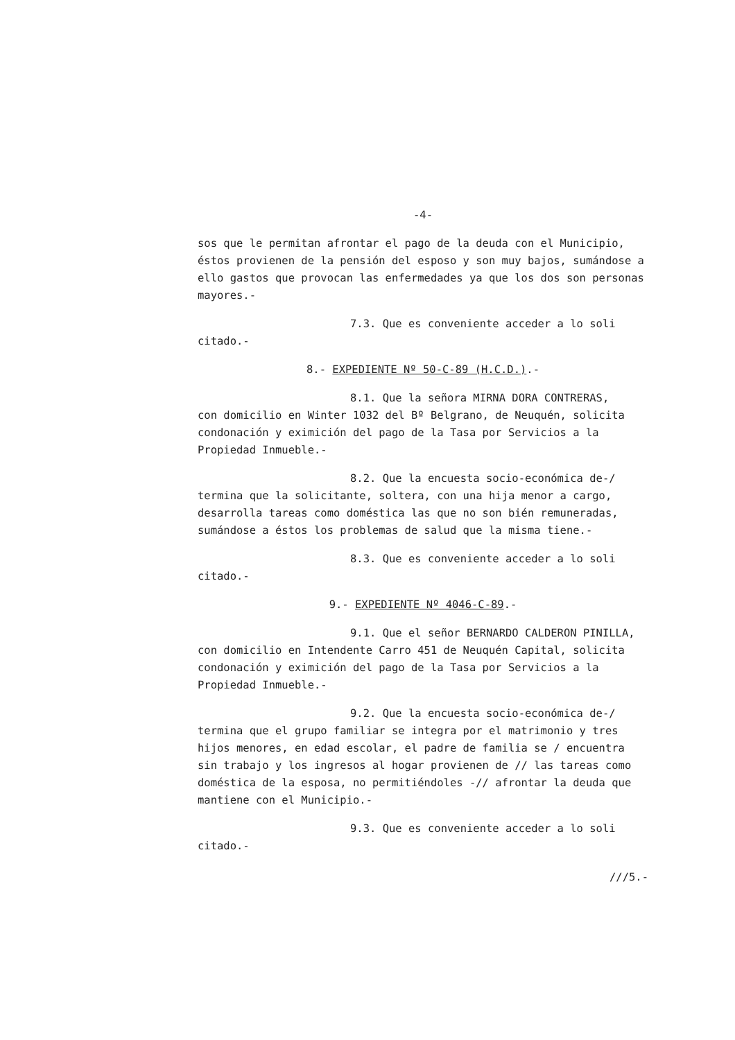-4-
sos que le permitan afrontar el pago de la deuda con el Municipio, éstos provienen de la pensión del esposo y son muy bajos, sumándose a ello gastos que provocan las enfermedades ya que los dos son personas mayores.-
7.3. Que es conveniente acceder a lo soli
citado.-
8.- EXPEDIENTE Nº 50-C-89 (H.C.D.).-
8.1. Que la señora MIRNA DORA CONTRERAS,
con domicilio en Winter 1032 del Bº Belgrano, de Neuquén, solicita condonación y eximición del pago de la Tasa por Servicios a la Propiedad Inmueble.-
8.2. Que la encuesta socio-económica de-/
termina que la solicitante, soltera, con una hija menor a cargo, desarrolla tareas como doméstica las que no son bién remuneradas, sumándose a éstos los problemas de salud que la misma tiene.-
8.3. Que es conveniente acceder a lo soli
citado.-
9.- EXPEDIENTE Nº 4046-C-89.-
9.1. Que el señor BERNARDO CALDERON PINILLA,
con domicilio en Intendente Carro 451 de Neuquén Capital, solicita condonación y eximición del pago de la Tasa por Servicios a la Propiedad Inmueble.-
9.2. Que la encuesta socio-económica de-/
termina que el grupo familiar se integra por el matrimonio y tres hijos menores, en edad escolar, el padre de familia se / encuentra sin trabajo y los ingresos al hogar provienen de // las tareas como doméstica de la esposa, no permitiéndoles -// afrontar la deuda que mantiene con el Municipio.-
9.3. Que es conveniente acceder a lo soli
citado.-
///5.-